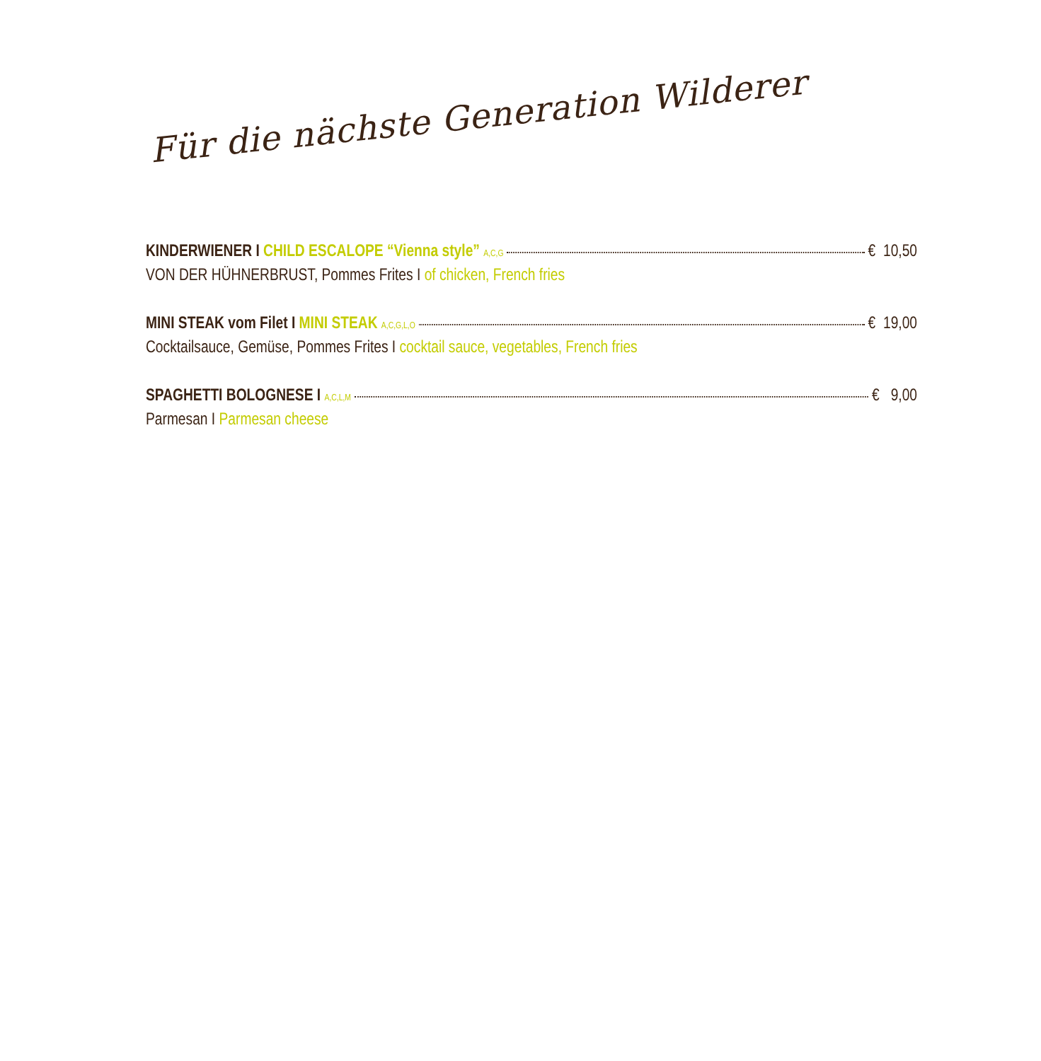Für die nächste Generation Wilderer
KINDERWIENER I CHILD ESCALOPE “Vienna style” A,C,G € 10,50
VON DER HÜHNERBRUST, Pommes Frites I of chicken, French fries
MINI STEAK vom Filet I MINI STEAK A,C,G,L,O € 19,00
Cocktailsauce, Gemüse, Pommes Frites I cocktail sauce, vegetables, French fries
SPAGHETTI BOLOGNESE I A,C,L,M € 9,00
Parmesan I Parmesan cheese